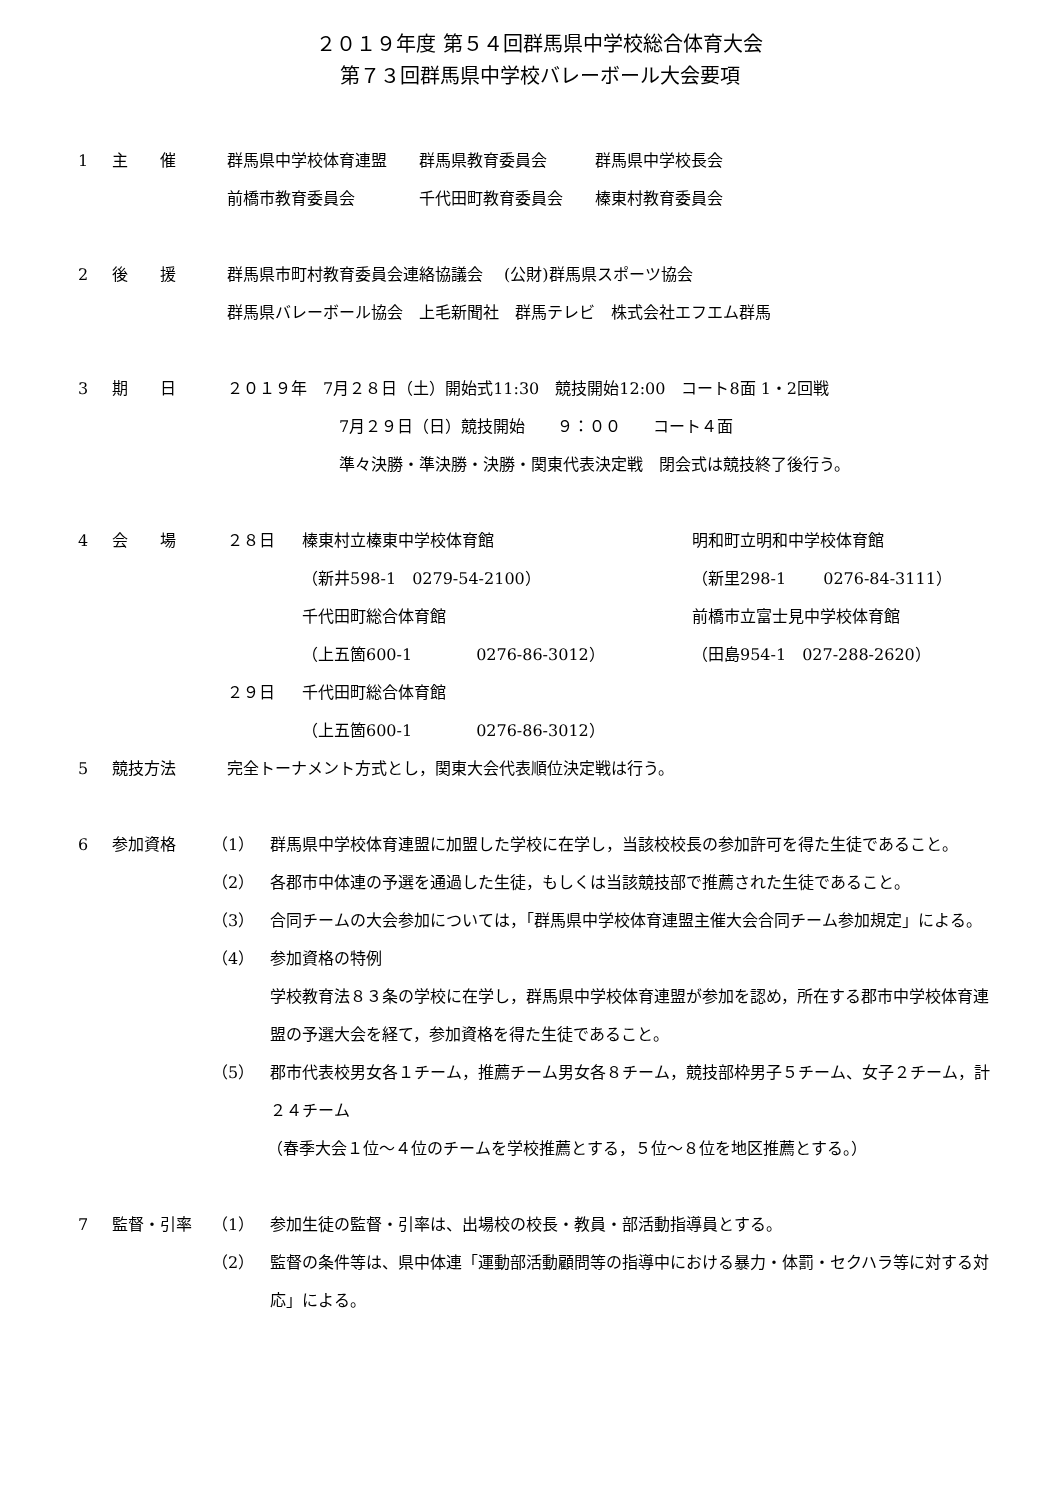２０１９年度 第５４回群馬県中学校総合体育大会
第７３回群馬県中学校バレーボール大会要項
1 主　　催 群馬県中学校体育連盟　　群馬県教育委員会　　　群馬県中学校長会
前橋市教育委員会　　　　千代田町教育委員会　　榛東村教育委員会
2 後　　援 群馬県市町村教育委員会連絡協議会　 (公財)群馬県スポーツ協会
群馬県バレーボール協会　上毛新聞社　群馬テレビ　株式会社エフエム群馬
3 期　　日 ２０１９年　7月２８日（土）開始式11:30　競技開始12:00　コート8面 1・2回戦
7月２９日（日）競技開始　　９：００　　コート４面
準々決勝・準決勝・決勝・関東代表決定戦　閉会式は競技終了後行う。
4 会　　場 ２８日 榛東村立榛東中学校体育館
（新井598-1　0279-54-2100）
千代田町総合体育館
（上五箇600-1　　　　0276-86-3012）
明和町立明和中学校体育館
（新里298-1　　 0276-84-3111）
前橋市立富士見中学校体育館
（田島954-1　027-288-2620）
２９日 千代田町総合体育館
（上五箇600-1　　　　0276-86-3012）
5 競技方法 完全トーナメント方式とし，関東大会代表順位決定戦は行う。
6 参加資格 （1） 群馬県中学校体育連盟に加盟した学校に在学し，当該校校長の参加許可を得た生徒であること。
（2） 各郡市中体連の予選を通過した生徒，もしくは当該競技部で推薦された生徒であること。
（3） 合同チームの大会参加については，「群馬県中学校体育連盟主催大会合同チーム参加規定」による。
（4） 参加資格の特例
学校教育法８３条の学校に在学し，群馬県中学校体育連盟が参加を認め，所在する郡市中学校体育連盟の予選大会を経て，参加資格を得た生徒であること。
（5） 郡市代表校男女各１チーム，推薦チーム男女各８チーム，競技部枠男子５チーム、女子２チーム，計２４チーム
（春季大会１位～４位のチームを学校推薦とする，５位～８位を地区推薦とする。）
7 監督・引率 （1） 参加生徒の監督・引率は、出場校の校長・教員・部活動指導員とする。
（2） 監督の条件等は、県中体連「運動部活動顧問等の指導中における暴力・体罰・セクハラ等に対する対応」による。